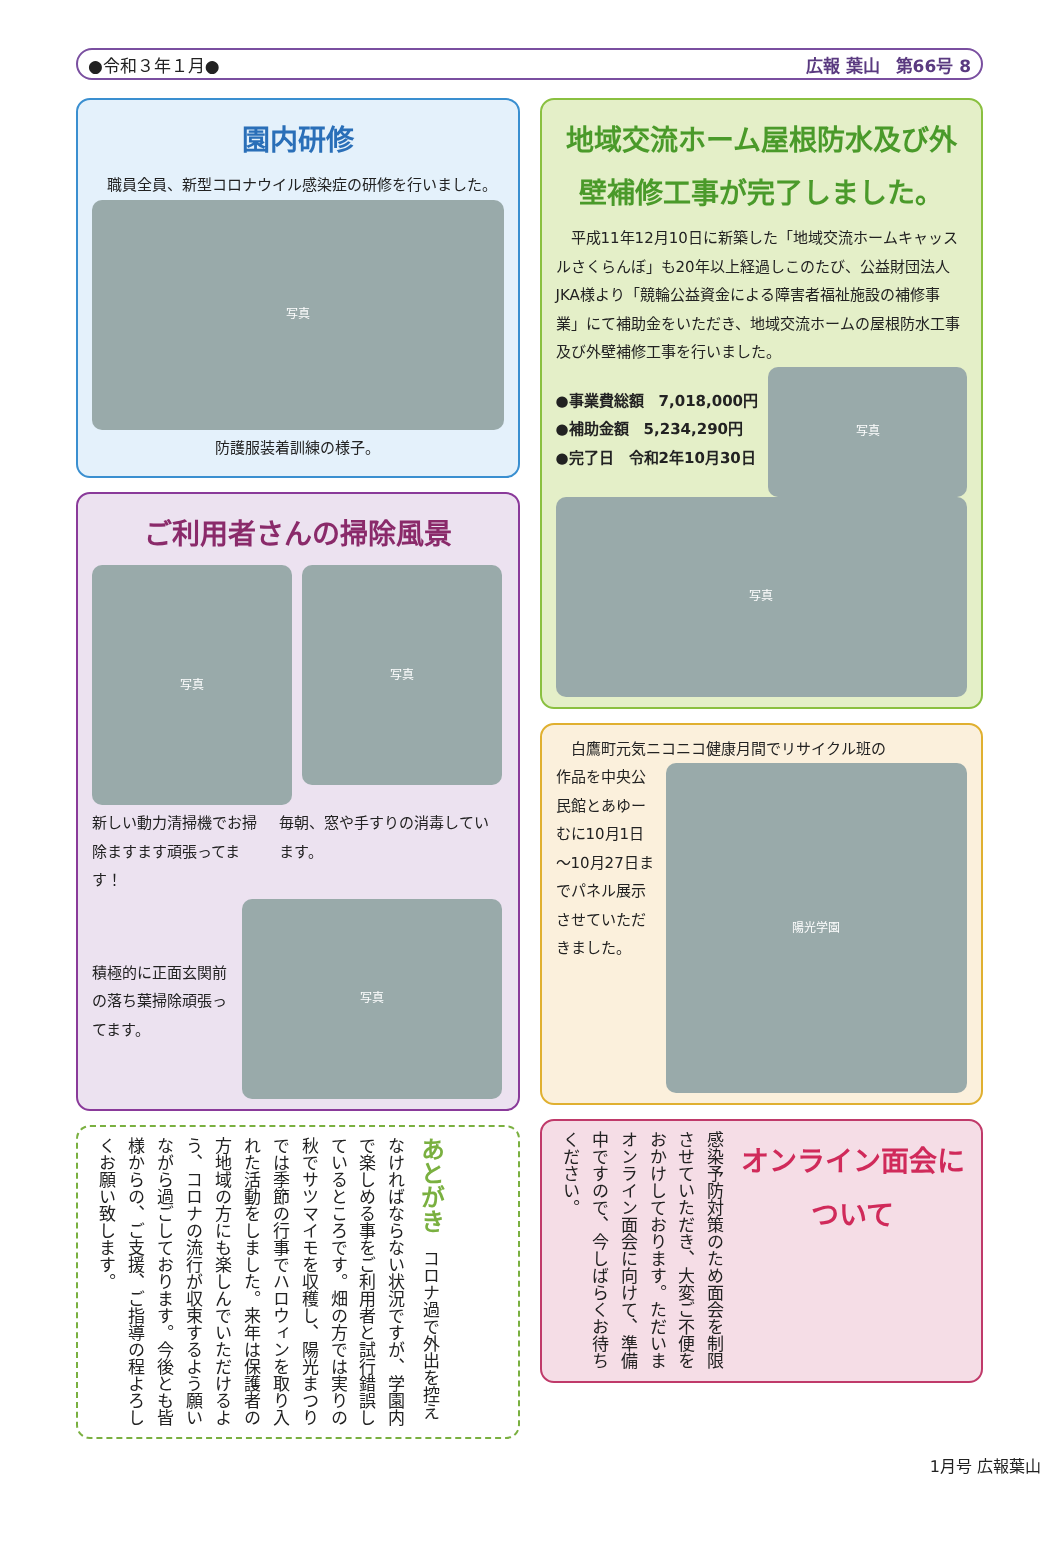●令和３年１月● 広報 葉山 第66号 8
園内研修
　職員全員、新型コロナウイル感染症の研修を行いました。
写真
防護服装着訓練の様子。
ご利用者さんの掃除風景
写真
写真
新しい動力清掃機でお掃除ますます頑張ってます！
毎朝、窓や手すりの消毒しています。
積極的に正面玄関前の落ち葉掃除頑張ってます。
写真
あとがき　コロナ過で外出を控えなければならない状況ですが、学園内で楽しめる事をご利用者と試行錯誤しているところです。畑の方では実りの秋でサツマイモを収穫し、陽光まつりでは季節の行事でハロウィンを取り入れた活動をしました。来年は保護者の方地域の方にも楽しんでいただけるよう、コロナの流行が収束するよう願いながら過ごしております。今後とも皆様からの、ご支援、ご指導の程よろしくお願い致します。
地域交流ホーム屋根防水及び外壁補修工事が完了しました。
　平成11年12月10日に新築した「地域交流ホームキャッスルさくらんぼ」も20年以上経過しこのたび、公益財団法人JKA様より「競輪公益資金による障害者福祉施設の補修事業」にて補助金をいただき、地域交流ホームの屋根防水工事及び外壁補修工事を行いました。
●事業費総額　7,018,000円
●補助金額　5,234,290円
●完了日　令和2年10月30日
写真
写真
　白鷹町元気ニコニコ健康月間でリサイクル班の
作品を中央公民館とあゆーむに10月1日～10月27日までパネル展示させていただきました。
陽光学園
感染予防対策のため面会を制限させていただき、大変ご不便をおかけしております。ただいまオンライン面会に向けて、準備中ですので、今しばらくお待ちください。
オンライン面会について
1月号 広報葉山